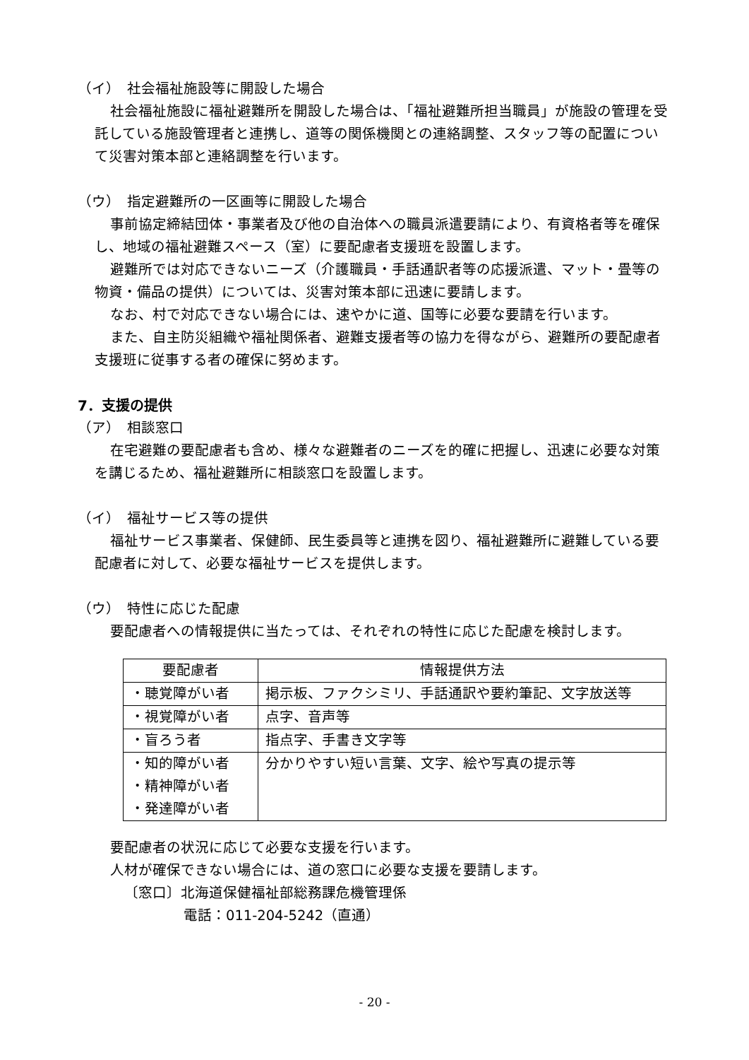（イ）　社会福祉施設等に開設した場合
社会福祉施設に福祉避難所を開設した場合は、「福祉避難所担当職員」が施設の管理を受託している施設管理者と連携し、道等の関係機関との連絡調整、スタッフ等の配置について災害対策本部と連絡調整を行います。
（ウ）　指定避難所の一区画等に開設した場合
事前協定締結団体・事業者及び他の自治体への職員派遣要請により、有資格者等を確保し、地域の福祉避難スペース（室）に要配慮者支援班を設置します。
避難所では対応できないニーズ（介護職員・手話通訳者等の応援派遣、マット・畳等の物資・備品の提供）については、災害対策本部に迅速に要請します。
なお、村で対応できない場合には、速やかに道、国等に必要な要請を行います。
また、自主防災組織や福祉関係者、避難支援者等の協力を得ながら、避難所の要配慮者支援班に従事する者の確保に努めます。
7．支援の提供
（ア）　相談窓口
在宅避難の要配慮者も含め、様々な避難者のニーズを的確に把握し、迅速に必要な対策を講じるため、福祉避難所に相談窓口を設置します。
（イ）　福祉サービス等の提供
福祉サービス事業者、保健師、民生委員等と連携を図り、福祉避難所に避難している要配慮者に対して、必要な福祉サービスを提供します。
（ウ）　特性に応じた配慮
要配慮者への情報提供に当たっては、それぞれの特性に応じた配慮を検討します。
| 要配慮者 | 情報提供方法 |
| --- | --- |
| ・聴覚障がい者 | 掲示板、ファクシミリ、手話通訳や要約筆記、文字放送等 |
| ・視覚障がい者 | 点字、音声等 |
| ・盲ろう者 | 指点字、手書き文字等 |
| ・知的障がい者 ・精神障がい者 ・発達障がい者 | 分かりやすい短い言葉、文字、絵や写真の提示等 |
要配慮者の状況に応じて必要な支援を行います。
人材が確保できない場合には、道の窓口に必要な支援を要請します。
〔窓口〕北海道保健福祉部総務課危機管理係
電話：011-204-5242（直通）
- 20 -